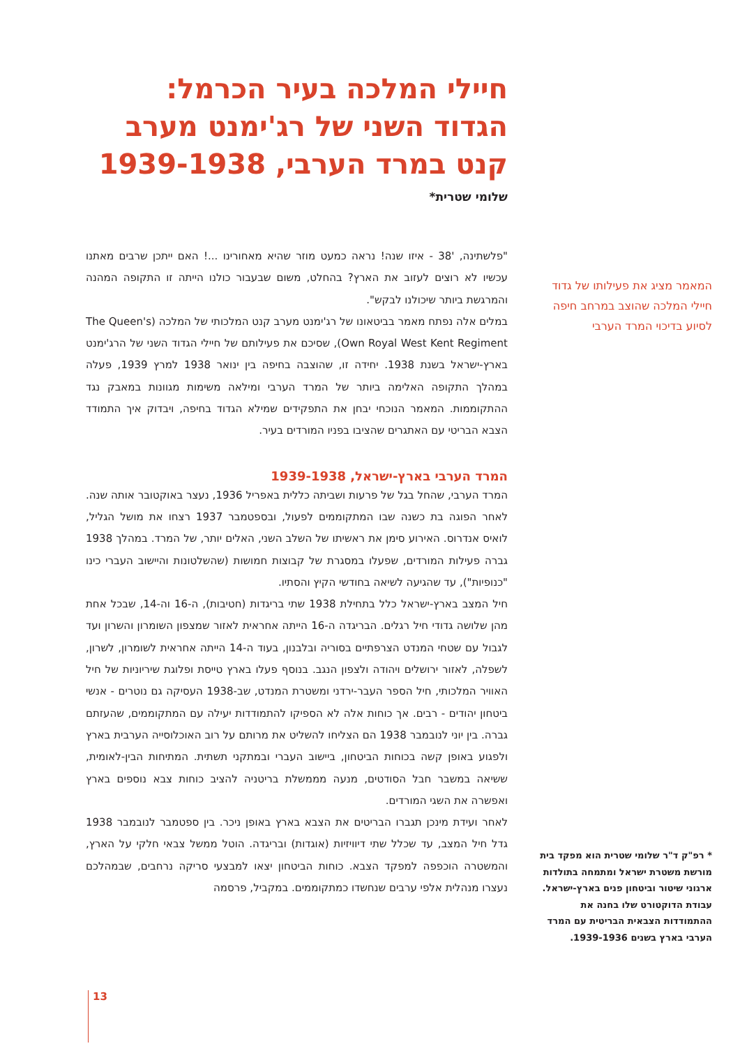חיילי המלכה בעיר הכרמל: הגדוד השני של רג'ימנט מערב קנט במרד הערבי, 1939-1938
שלומי שטרית*
"פלשתינה, '38 - איזו שנה! נראה כמעט מוזר שהיא מאחורינו ...! האם ייתכן שרבים מאתנו עכשיו לא רוצים לעזוב את הארץ? בהחלט, משום שבעבור כולנו הייתה זו התקופה המהנה והמרגשת ביותר שיכולנו לבקש".
במלים אלה נפתח מאמר בביטאונו של רג'ימנט מערב קנט המלכותי של המלכה (The Queen's Own Royal West Kent Regiment), שסיכם את פעילותם של חיילי הגדוד השני של הרג'ימנט בארץ-ישראל בשנת 1938. יחידה זו, שהוצבה בחיפה בין ינואר 1938 למרץ 1939, פעלה במהלך התקופה האלימה ביותר של המרד הערבי ומילאה משימות מגוונות במאבק נגד ההתקוממות. המאמר הנוכחי יבחן את התפקידים שמילא הגדוד בחיפה, ויבדוק איך התמודד הצבא הבריטי עם האתגרים שהציבו בפניו המורדים בעיר.
המרד הערבי בארץ-ישראל, 1939-1938
המרד הערבי, שהחל בגל של פרעות ושביתה כללית באפריל 1936, נעצר באוקטובר אותה שנה. לאחר הפוגה בת כשנה שבו המתקוממים לפעול, ובספטמבר 1937 רצחו את מושל הגליל, לואיס אנדרוס. האירוע סימן את ראשיתו של השלב השני, האלים יותר, של המרד. במהלך 1938 גברה פעילות המורדים, שפעלו במסגרת של קבוצות חמושות (שהשלטונות והיישוב העברי כינו "כנופיות"), עד שהגיעה לשיאה בחודשי הקיץ והסתיו.
חיל המצב בארץ-ישראל כלל בתחילת 1938 שתי בריגדות (חטיבות), ה-16 וה-14, שבכל אחת מהן שלושה גדודי חיל רגלים. הבריגדה ה-16 הייתה אחראית לאזור שמצפון השומרון והשרון ועד לגבול עם שטחי המנדט הצרפתיים בסוריה ובלבנון, בעוד ה-14 הייתה אחראית לשומרון, לשרון, לשפלה, לאזור ירושלים ויהודה ולצפון הנגב. בנוסף פעלו בארץ טייסת ופלוגת שיריוניות של חיל האוויר המלכותי, חיל הספר העבר-ירדני ומשטרת המנדט, שב-1938 העסיקה גם נוטרים - אנשי ביטחון יהודים - רבים. אך כוחות אלה לא הספיקו להתמודדות יעילה עם המתקוממים, שהעזתם גברה. בין יוני לנובמבר 1938 הם הצליחו להשליט את מרותם על רוב האוכלוסייה הערבית בארץ ולפגוע באופן קשה בכוחות הביטחון, ביישוב העברי ובמתקני תשתית. המתיחות הבין-לאומית, ששיאה במשבר חבל הסודטים, מנעה מממשלת בריטניה להציב כוחות צבא נוספים בארץ ואפשרה את השגי המורדים.
לאחר ועידת מינכן תגברו הבריטים את הצבא בארץ באופן ניכר. בין ספטמבר לנובמבר 1938 גדל חיל המצב, עד שכלל שתי דיוויזיות (אוגדות) ובריגדה. הוטל ממשל צבאי חלקי על הארץ, והמשטרה הוכפפה למפקד הצבא. כוחות הביטחון יצאו למבצעי סריקה נרחבים, שבמהלכם נעצרו מנהלית אלפי ערבים שנחשדו כמתקוממים. במקביל, פרסמה
המאמר מציג את פעילותו של גדוד חיילי המלכה שהוצב במרחב חיפה לסיוע בדיכוי המרד הערבי
* רפ"ק ד"ר שלומי שטרית הוא מפקד בית מורשת משטרת ישראל ומתמחה בתולדות ארגוני שיטור וביטחון פנים בארץ-ישראל. עבודת הדוקטורט שלו בחנה את ההתמודדות הצבאית הבריטית עם המרד הערבי בארץ בשנים 1939-1936.
13